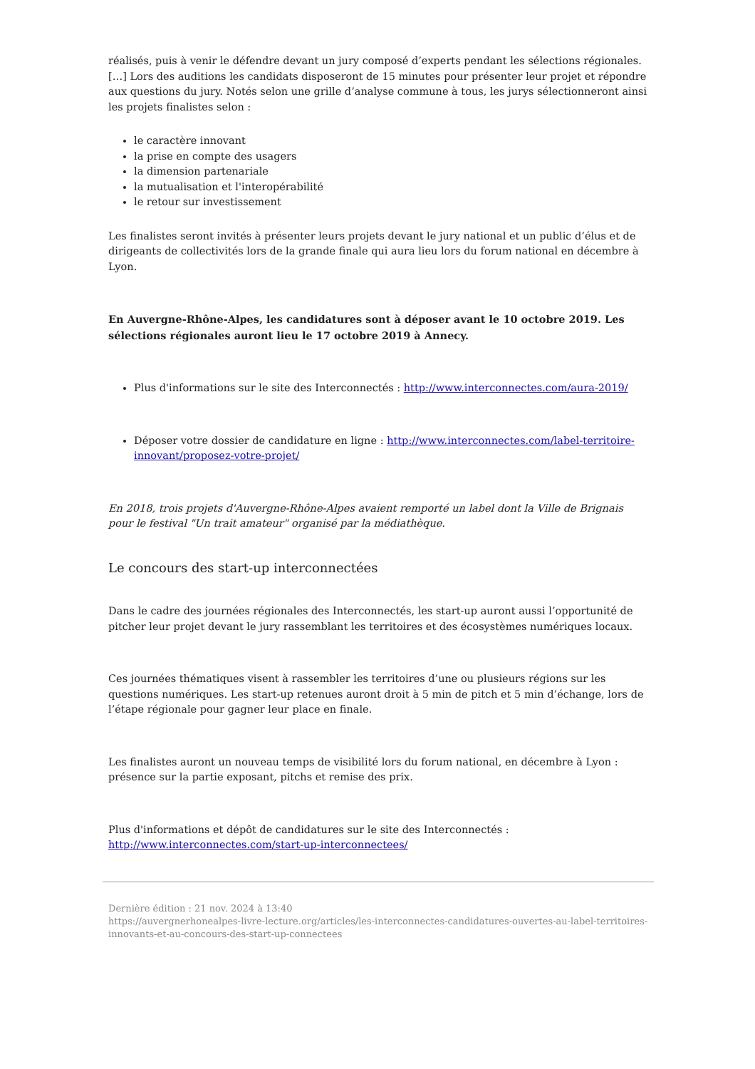réalisés, puis à venir le défendre devant un jury composé d’experts pendant les sélections régionales. […] Lors des auditions les candidats disposeront de 15 minutes pour présenter leur projet et répondre aux questions du jury. Notés selon une grille d’analyse commune à tous, les jurys sélectionneront ainsi les projets finalistes selon :
le caractère innovant
la prise en compte des usagers
la dimension partenariale
la mutualisation et l'interopérabilité
le retour sur investissement
Les finalistes seront invités à présenter leurs projets devant le jury national et un public d’élus et de dirigeants de collectivités lors de la grande finale qui aura lieu lors du forum national en décembre à Lyon.
En Auvergne-Rhône-Alpes, les candidatures sont à déposer avant le 10 octobre 2019. Les sélections régionales auront lieu le 17 octobre 2019 à Annecy.
Plus d'informations sur le site des Interconnectés : http://www.interconnectes.com/aura-2019/
Déposer votre dossier de candidature en ligne : http://www.interconnectes.com/label-territoire-innovant/proposez-votre-projet/
En 2018, trois projets d'Auvergne-Rhône-Alpes avaient remporté un label dont la Ville de Brignais pour le festival "Un trait amateur" organisé par la médiathèque.
Le concours des start-up interconnectées
Dans le cadre des journées régionales des Interconnectés, les start-up auront aussi l’opportunité de pitcher leur projet devant le jury rassemblant les territoires et des écosystèmes numériques locaux.
Ces journées thématiques visent à rassembler les territoires d’une ou plusieurs régions sur les questions numériques. Les start-up retenues auront droit à 5 min de pitch et 5 min d’échange, lors de l’étape régionale pour gagner leur place en finale.
Les finalistes auront un nouveau temps de visibilité lors du forum national, en décembre à Lyon : présence sur la partie exposant, pitchs et remise des prix.
Plus d'informations et dépôt de candidatures sur le site des Interconnectés : http://www.interconnectes.com/start-up-interconnectees/
Dernière édition : 21 nov. 2024 à 13:40
https://auvergnerhonealpes-livre-lecture.org/articles/les-interconnectes-candidatures-ouvertes-au-label-territoires-innovants-et-au-concours-des-start-up-connectees